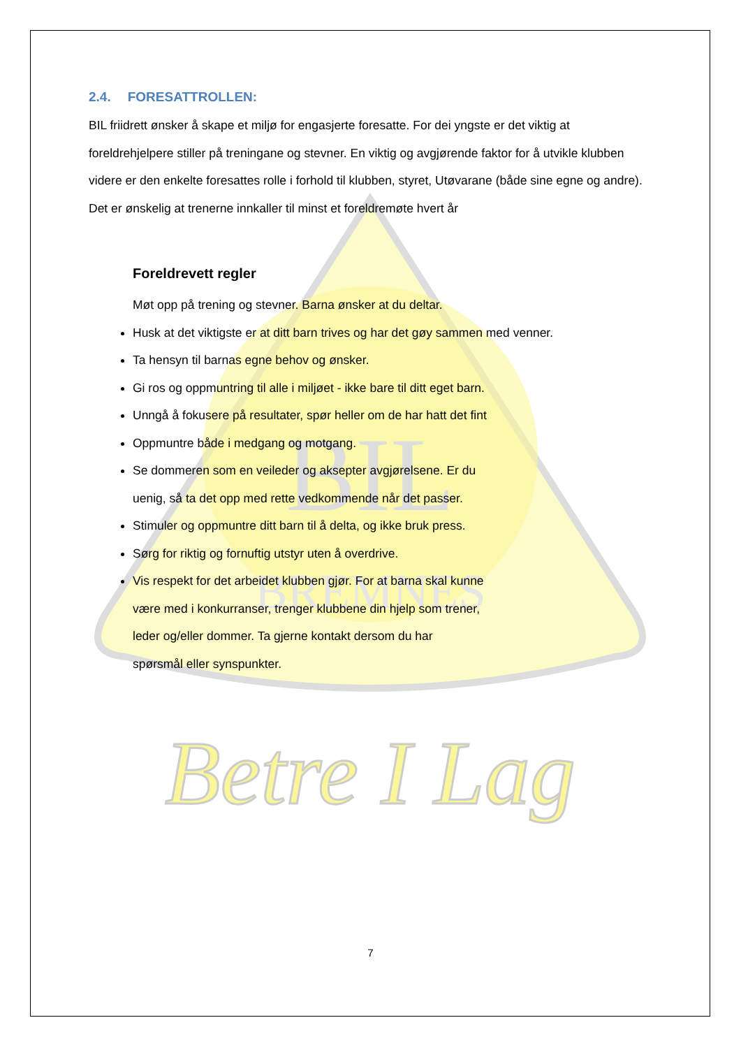BIL
BREMNES
Betre I Lag
2.4. FORESATTROLLEN:
BIL friidrett ønsker å skape et miljø for engasjerte foresatte. For dei yngste er det viktig at foreldrehjelpere stiller på treningane og stevner. En viktig og avgjørende faktor for å utvikle klubben videre er den enkelte foresattes rolle i forhold til klubben, styret, Utøvarane (både sine egne og andre). Det er ønskelig at trenerne innkaller til minst et foreldremøte hvert år
Foreldrevett regler
Møt opp på trening og stevner. Barna ønsker at du deltar.
Husk at det viktigste er at ditt barn trives og har det gøy sammen med venner.
Ta hensyn til barnas egne behov og ønsker.
Gi ros og oppmuntring til alle i miljøet - ikke bare til ditt eget barn.
Unngå å fokusere på resultater, spør heller om de har hatt det fint
Oppmuntre både i medgang og motgang.
Se dommeren som en veileder og aksepter avgjørelsene. Er du
uenig, så ta det opp med rette vedkommende når det passer.
Stimuler og oppmuntre ditt barn til å delta, og ikke bruk press.
Sørg for riktig og fornuftig utstyr uten å overdrive.
Vis respekt for det arbeidet klubben gjør. For at barna skal kunne
være med i konkurranser, trenger klubbene din hjelp som trener,
leder og/eller dommer. Ta gjerne kontakt dersom du har
spørsmål eller synspunkter.
7